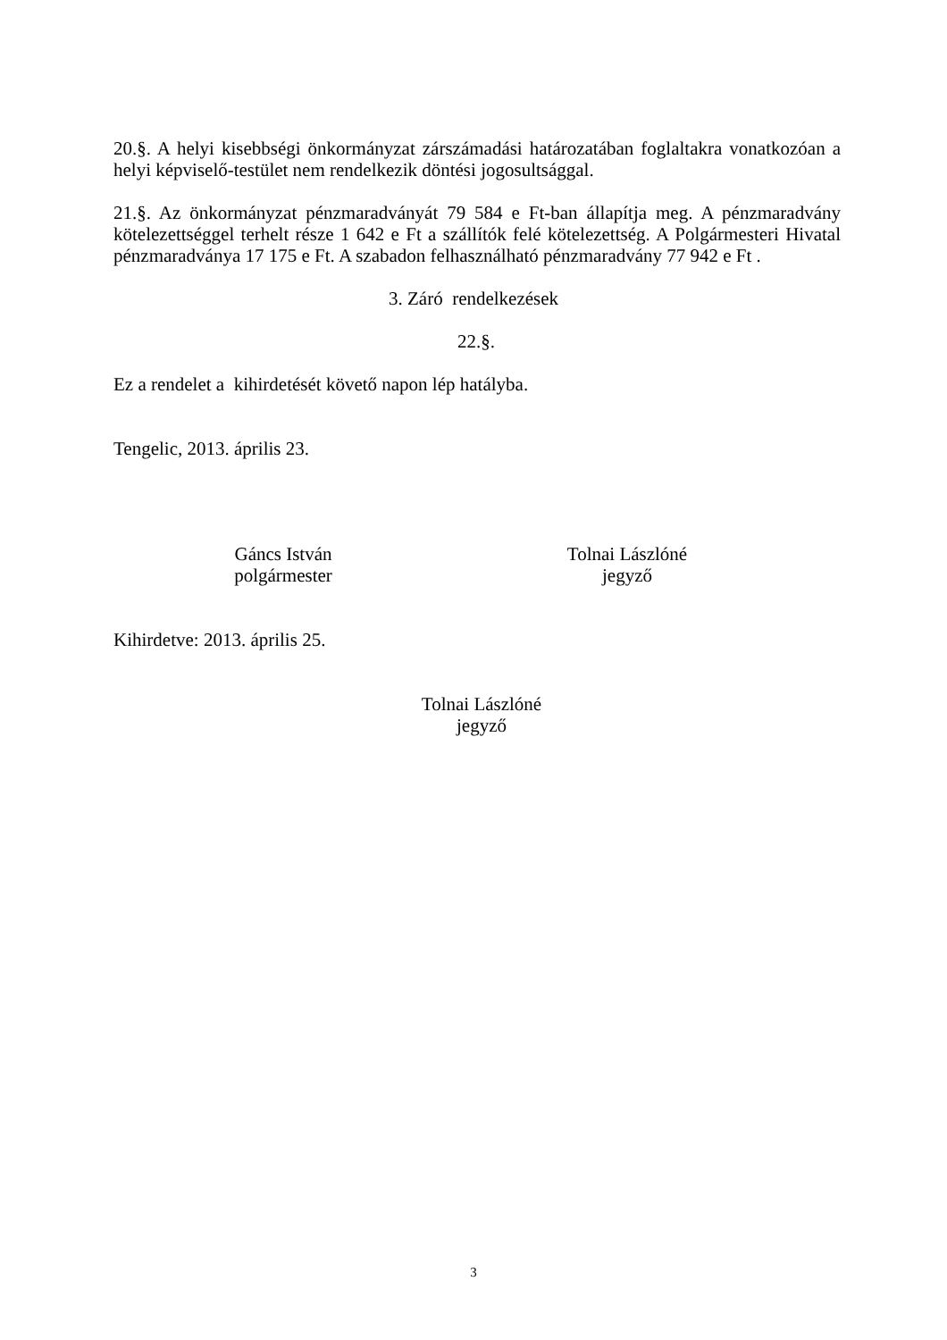20.§. A helyi kisebbségi önkormányzat zárszámadási határozatában foglaltakra vonatkozóan a helyi képviselő-testület nem rendelkezik döntési jogosultsággal.
21.§. Az önkormányzat pénzmaradványát 79 584 e Ft-ban állapítja meg. A pénzmaradvány kötelezettséggel terhelt része 1 642 e Ft a szállítók felé kötelezettség. A Polgármesteri Hivatal pénzmaradványa 17 175 e Ft. A szabadon felhasználható pénzmaradvány 77 942 e Ft .
3. Záró rendelkezések
22.§.
Ez a rendelet a kihirdetését követő napon lép hatályba.
Tengelic, 2013. április 23.
Gáncs István
polgármester
Tolnai Lászlóné
jegyző
Kihirdetve: 2013. április 25.
Tolnai Lászlóné
jegyző
3